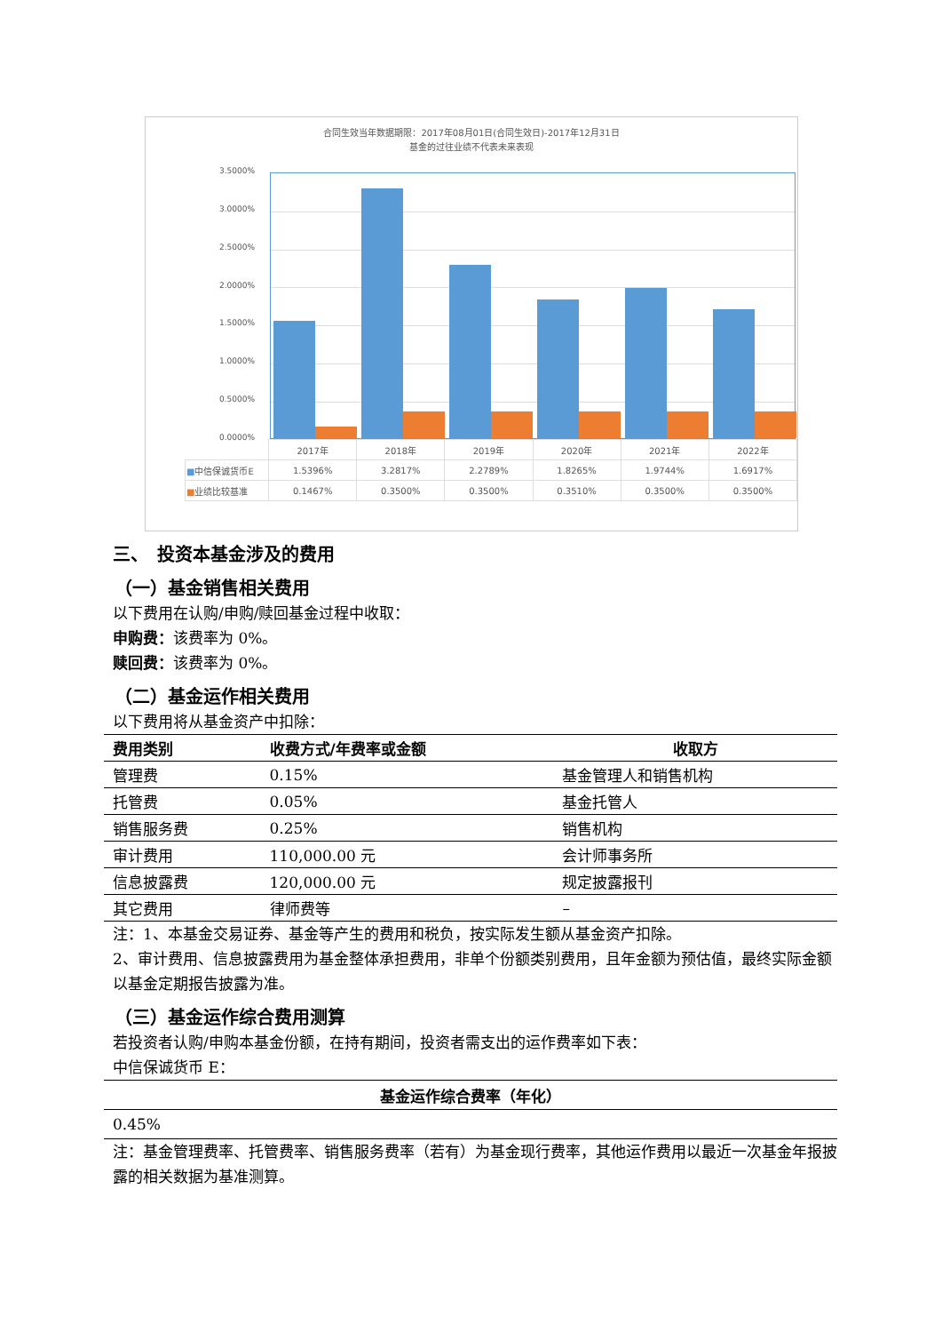合同生效当年数据期限：2017年08月01日(合同生效日)-2017年12月31日
基金的过往业绩不代表未来表现
3.5000%
3.0000%
2.5000%
2.0000%
1.5000%
1.0000%
0.5000%
0.0000%
| | 2017年 | 2018年 | 2019年 | 2020年 | 2021年 | 2022年 |
| ■ 中信保诚货币E | 1.5396% | 3.2817% | 2.2789% | 1.8265% | 1.9744% | 1.6917% |
| ■ 业绩比较基准 | 0.1467% | 0.3500% | 0.3500% | 0.3510% | 0.3500% | 0.3500% |
三、　投资本基金涉及的费用
（一）基金销售相关费用
以下费用在认购/申购/赎回基金过程中收取：
申购费：该费率为 0%。
赎回费：该费率为 0%。
（二）基金运作相关费用
以下费用将从基金资产中扣除：
| 费用类别 | 收费方式/年费率或金额 | 收取方 |
| --- | --- | --- |
| 管理费 | 0.15% | 基金管理人和销售机构 |
| 托管费 | 0.05% | 基金托管人 |
| 销售服务费 | 0.25% | 销售机构 |
| 审计费用 | 110,000.00 元 | 会计师事务所 |
| 信息披露费 | 120,000.00 元 | 规定披露报刊 |
| 其它费用 | 律师费等 | – |
注：1、本基金交易证券、基金等产生的费用和税负，按实际发生额从基金资产扣除。
2、审计费用、信息披露费用为基金整体承担费用，非单个份额类别费用，且年金额为预估值，最终实际金额以基金定期报告披露为准。
（三）基金运作综合费用测算
若投资者认购/申购本基金份额，在持有期间，投资者需支出的运作费率如下表：
中信保诚货币 E：
| 基金运作综合费率（年化） |
| --- |
| 0.45% |
注：基金管理费率、托管费率、销售服务费率（若有）为基金现行费率，其他运作费用以最近一次基金年报披露的相关数据为基准测算。